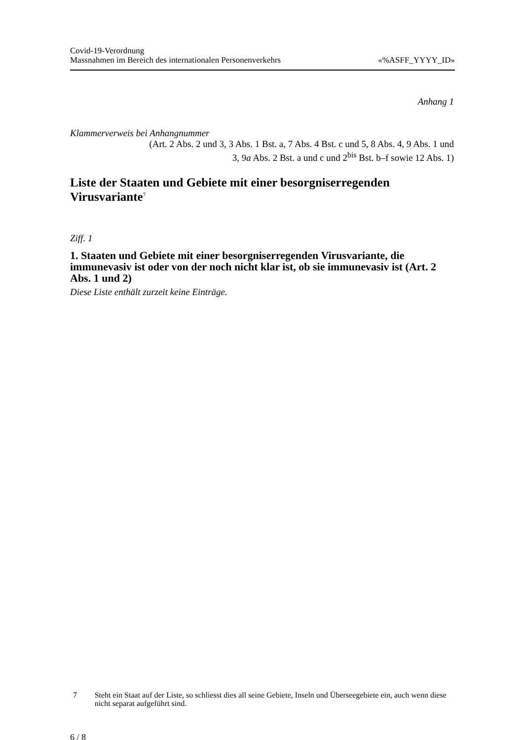Covid-19-Verordnung
Massnahmen im Bereich des internationalen Personenverkehrs «%ASFF_YYYY_ID»
Anhang 1
Klammerverweis bei Anhangnummer
(Art. 2 Abs. 2 und 3, 3 Abs. 1 Bst. a, 7 Abs. 4 Bst. c und 5, 8 Abs. 4, 9 Abs. 1 und
3, 9a Abs. 2 Bst. a und c und 2<sup>bis</sup> Bst. b–f sowie 12 Abs. 1)
Liste der Staaten und Gebiete mit einer besorgniserregenden Virusvariante<sup>7</sup>
Ziff. 1
1. Staaten und Gebiete mit einer besorgniserregenden Virusvariante, die immunevasiv ist oder von der noch nicht klar ist, ob sie immunevasiv ist (Art. 2 Abs. 1 und 2)
Diese Liste enthält zurzeit keine Einträge.
7 Steht ein Staat auf der Liste, so schliesst dies all seine Gebiete, Inseln und Überseegebiete ein, auch wenn diese nicht separat aufgeführt sind.
6 / 8